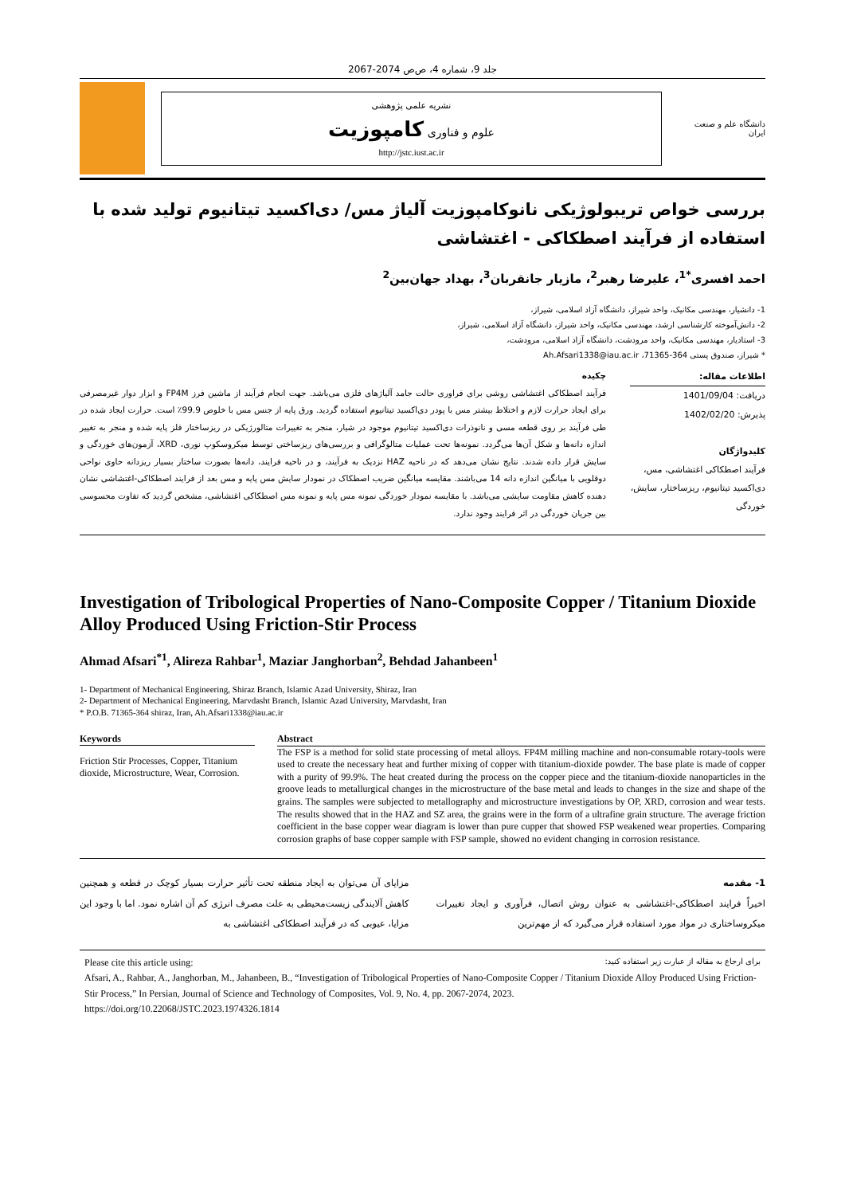جلد 9، شماره 4، ص‌ص 2074-2067
دانشگاه علم و صنعت ایران
نشریه علمی پژوهشی
علوم و فناوری کامپوزیت
http://jstc.iust.ac.ir
بررسی خواص تریبولوژیکی نانوکامپوزیت آلیاژ مس/ دی‌اکسید تیتانیوم تولید شده با استفاده از فرآیند اصطکاکی - اغتشاشی
احمد افسری<sup>*1</sup>، علیرضا رهبر<sup>2</sup>، مازیار جانقربان<sup>3</sup>، بهداد جهان‌بین<sup>2</sup>
1- دانشیار، مهندسی مکانیک، واحد شیراز، دانشگاه آزاد اسلامی، شیراز،
2- دانش‌آموخته کارشناسی ارشد، مهندسی مکانیک، واحد شیراز، دانشگاه آزاد اسلامی، شیراز،
3- استادیار، مهندسی مکانیک، واحد مرودشت، دانشگاه آزاد اسلامی، مرودشت،
* شیراز، صندوق پستی 364-71365، Ah.Afsari1338@iau.ac.ir
اطلاعات مقاله:
دریافت: 1401/09/04
پذیرش: 1402/02/20
کلیدواژگان
فرآیند اصطکاکی اغتشاشی، مس، دی‌اکسید تیتانیوم، ریزساختار، سایش، خوردگی
چکیده
فرآیند اصطکاکی اغتشاشی روشی برای فراوری حالت جامد آلیاژهای فلزی می‌باشد. جهت انجام فرآیند از ماشین فرز FP4M و ابزار دوار غیرمصرفی برای ایجاد حرارت لازم و اختلاط بیشتر مس با پودر دی‌اکسید تیتانیوم استفاده گردید. ورق پایه از جنس مس با خلوص 99.9٪ است. حرارت ایجاد شده در طی فرآیند بر روی قطعه مسی و نانوذرات دی‌اکسید تیتانیوم موجود در شیار، منجر به تغییرات متالورژیکی در ریزساختار فلز پایه شده و منجر به تغییر اندازه دانه‌ها و شکل آن‌ها می‌گردد. نمونه‌ها تحت عملیات متالوگرافی و بررسی‌های ریزساختی توسط میکروسکوپ نوری، XRD، آزمون‌های خوردگی و سایش قرار داده شدند. نتایج نشان می‌دهد که در ناحیه HAZ نزدیک به فرآیند، و در ناحیه فرایند، دانه‌ها بصورت ساختار بسیار ریزدانه حاوی نواحی دوقلویی با میانگین اندازه دانه 14 می‌باشند. مقایسه میانگین ضریب اصطکاک در نمودار سایش مس پایه و مس بعد از فرایند اصطکاکی-اغتشاشی نشان دهنده کاهش مقاومت سایشی می‌باشد. با مقایسه نمودار خوردگی نمونه مس پایه و نمونه مس اصطکاکی اغتشاشی، مشخص گردید که تفاوت محسوسی بین جریان خوردگی در اثر فرایند وجود ندارد.
Investigation of Tribological Properties of Nano-Composite Copper / Titanium Dioxide Alloy Produced Using Friction-Stir Process
Ahmad Afsari<sup>*1</sup>, Alireza Rahbar<sup>1</sup>, Maziar Janghorban<sup>2</sup>, Behdad Jahanbeen<sup>1</sup>
1- Department of Mechanical Engineering, Shiraz Branch, Islamic Azad University, Shiraz, Iran
2- Department of Mechanical Engineering, Marvdasht Branch, Islamic Azad University, Marvdasht, Iran
* P.O.B. 71365-364 shiraz, Iran, Ah.Afsari1338@iau.ac.ir
Keywords
Friction Stir Processes, Copper, Titanium dioxide, Microstructure, Wear, Corrosion.
Abstract
The FSP is a method for solid state processing of metal alloys. FP4M milling machine and non-consumable rotary-tools were used to create the necessary heat and further mixing of copper with titanium-dioxide powder. The base plate is made of copper with a purity of 99.9%. The heat created during the process on the copper piece and the titanium-dioxide nanoparticles in the groove leads to metallurgical changes in the microstructure of the base metal and leads to changes in the size and shape of the grains. The samples were subjected to metallography and microstructure investigations by OP, XRD, corrosion and wear tests. The results showed that in the HAZ and SZ area, the grains were in the form of a ultrafine grain structure. The average friction coefficient in the base copper wear diagram is lower than pure cupper that showed FSP weakened wear properties. Comparing corrosion graphs of base copper sample with FSP sample, showed no evident changing in corrosion resistance.
1- مقدمه
اخیراً فرایند اصطکاکی-اغتشاشی به عنوان روش اتصال، فرآوری و ایجاد تغییرات میکروساختاری در مواد مورد استفاده قرار می‌گیرد که از مهم‌ترین
مزایای آن می‌توان به ایجاد منطقه تحت تأثیر حرارت بسیار کوچک در قطعه و همچنین کاهش آلایندگی زیست‌محیطی به علت مصرف انرژی کم آن اشاره نمود. اما با وجود این مزایا، عیوبی که در فرآیند اصطکاکی اغتشاشی به
Please cite this article using: برای ارجاع به مقاله از عبارت زیر استفاده کنید:
Afsari, A., Rahbar, A., Janghorban, M., Jahanbeen, B., “Investigation of Tribological Properties of Nano-Composite Copper / Titanium Dioxide Alloy Produced Using Friction-Stir Process,” In Persian, Journal of Science and Technology of Composites, Vol. 9, No. 4, pp. 2067-2074, 2023.
https://doi.org/10.22068/JSTC.2023.1974326.1814